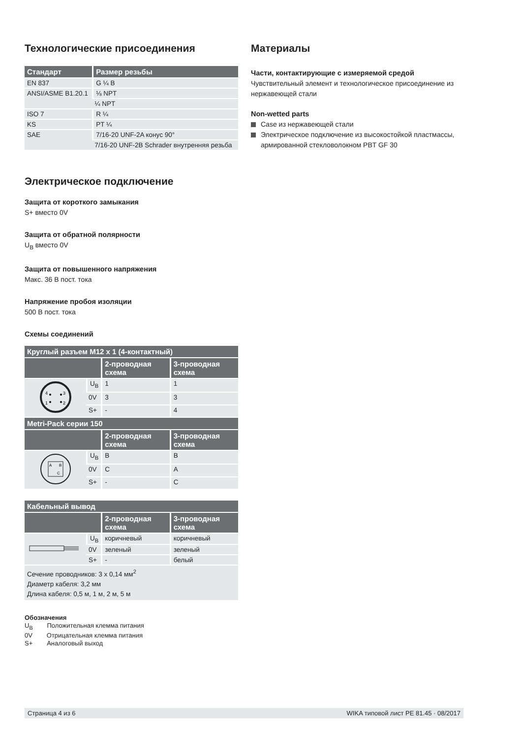Технологические присоединения
| Стандарт | Размер резьбы |
| --- | --- |
| EN 837 | G ¼ B |
| ANSI/ASME B1.20.1 | ⅛ NPT |
| | ¼ NPT |
| ISO 7 | R ¼ |
| KS | PT ¼ |
| SAE | 7/16-20 UNF-2A конус 90° |
| | 7/16-20 UNF-2B Schrader внутренняя резьба |
Электрическое подключение
Защита от короткого замыкания
S+ вместо 0V
Защита от обратной полярности
U<sub>B</sub> вместо 0V
Защита от повышенного напряжения
Макс. 36 В пост. тока
Напряжение пробоя изоляции
500 В пост. тока
Схемы соединений
| Круглый разъем M12 x 1 (4-контактный) | | | |
| --- | --- | --- | --- |
| | | 2-проводная схема | 3-проводная схема |
| 4 3 1 2 | U<sub>B</sub> | 1 | 1 |
| | 0V | 3 | 3 |
| | S+ | - | 4 |
| Metri-Pack серии 150 | | | |
| | | 2-проводная схема | 3-проводная схема |
| A B C | U<sub>B</sub> | B | B |
| | 0V | C | A |
| | S+ | - | C |
| Кабельный вывод | | | |
| --- | --- | --- | --- |
| | | 2-проводная схема | 3-проводная схема |
| | U<sub>B</sub> | коричневый | коричневый |
| | 0V | зеленый | зеленый |
| | S+ | - | белый |
| Сечение проводников: 3 x 0,14 мм<sup>2</sup> Диаметр кабеля: 3,2 мм Длина кабеля: 0,5 м, 1 м, 2 м, 5 м | | | |
Обозначения
U<sub>B</sub> Положительная клемма питания
0V Отрицательная клемма питания
S+ Аналоговый выход
Материалы
Части, контактирующие с измеряемой средой
Чувствительный элемент и технологическое присоединение из нержавеющей стали
Non-wetted parts
Case из нержавеющей стали
Электрическое подключение из высокостойкой пластмассы, армированной стекловолокном PBT GF 30
Страница 4 из 6 WIKA типовой лист PE 81.45 · 08/2017